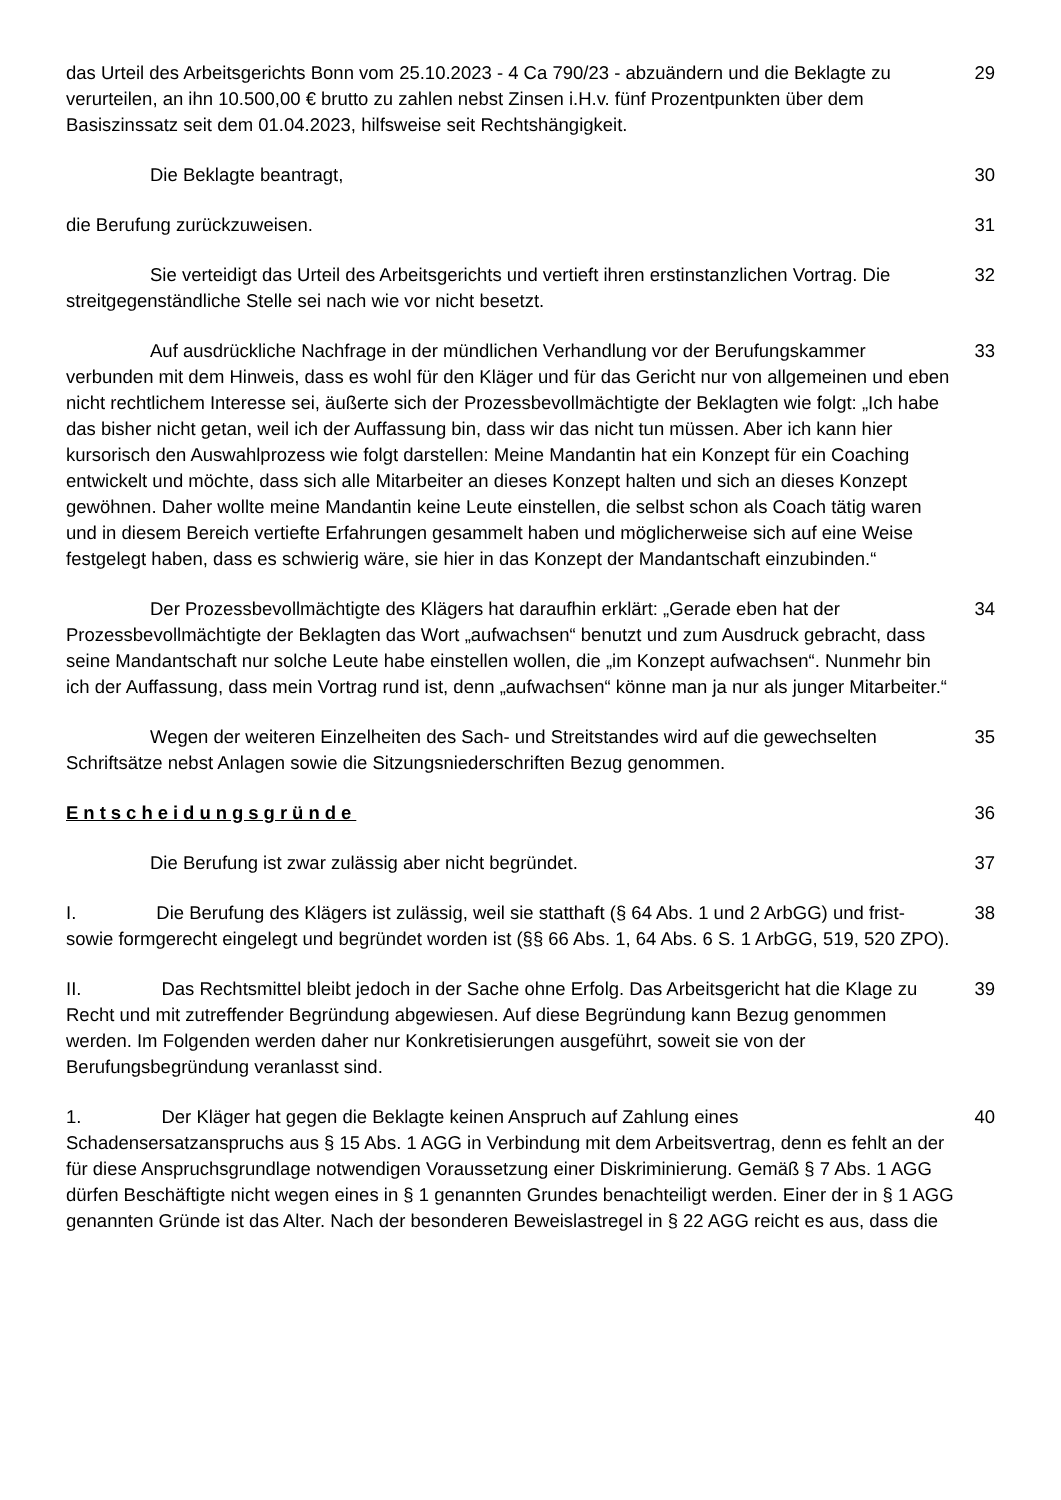das Urteil des Arbeitsgerichts Bonn vom 25.10.2023 - 4 Ca 790/23 - abzuändern und die Beklagte zu verurteilen, an ihn 10.500,00 € brutto zu zahlen nebst Zinsen i.H.v. fünf Prozentpunkten über dem Basiszinssatz seit dem 01.04.2023, hilfsweise seit Rechtshängigkeit.
29
Die Beklagte beantragt, 30
die Berufung zurückzuweisen. 31
Sie verteidigt das Urteil des Arbeitsgerichts und vertieft ihren erstinstanzlichen Vortrag. Die streitgegenständliche Stelle sei nach wie vor nicht besetzt.
32
Auf ausdrückliche Nachfrage in der mündlichen Verhandlung vor der Berufungskammer verbunden mit dem Hinweis, dass es wohl für den Kläger und für das Gericht nur von allgemeinen und eben nicht rechtlichem Interesse sei, äußerte sich der Prozessbevollmächtigte der Beklagten wie folgt: „Ich habe das bisher nicht getan, weil ich der Auffassung bin, dass wir das nicht tun müssen. Aber ich kann hier kursorisch den Auswahlprozess wie folgt darstellen: Meine Mandantin hat ein Konzept für ein Coaching entwickelt und möchte, dass sich alle Mitarbeiter an dieses Konzept halten und sich an dieses Konzept gewöhnen. Daher wollte meine Mandantin keine Leute einstellen, die selbst schon als Coach tätig waren und in diesem Bereich vertiefte Erfahrungen gesammelt haben und möglicherweise sich auf eine Weise festgelegt haben, dass es schwierig wäre, sie hier in das Konzept der Mandantschaft einzubinden.“
33
Der Prozessbevollmächtigte des Klägers hat daraufhin erklärt: „Gerade eben hat der Prozessbevollmächtigte der Beklagten das Wort „aufwachsen“ benutzt und zum Ausdruck gebracht, dass seine Mandantschaft nur solche Leute habe einstellen wollen, die „im Konzept aufwachsen“. Nunmehr bin ich der Auffassung, dass mein Vortrag rund ist, denn „aufwachsen“ könne man ja nur als junger Mitarbeiter.“
34
Wegen der weiteren Einzelheiten des Sach- und Streitstandes wird auf die gewechselten Schriftsätze nebst Anlagen sowie die Sitzungsniederschriften Bezug genommen.
35
Entscheidungsgründe 36
Die Berufung ist zwar zulässig aber nicht begründet. 37
I. Die Berufung des Klägers ist zulässig, weil sie statthaft (§ 64 Abs. 1 und 2 ArbGG) und frist- sowie formgerecht eingelegt und begründet worden ist (§§ 66 Abs. 1, 64 Abs. 6 S. 1 ArbGG, 519, 520 ZPO).
38
II. Das Rechtsmittel bleibt jedoch in der Sache ohne Erfolg. Das Arbeitsgericht hat die Klage zu Recht und mit zutreffender Begründung abgewiesen. Auf diese Begründung kann Bezug genommen werden. Im Folgenden werden daher nur Konkretisierungen ausgeführt, soweit sie von der Berufungsbegründung veranlasst sind.
39
1. Der Kläger hat gegen die Beklagte keinen Anspruch auf Zahlung eines Schadensersatzanspruchs aus § 15 Abs. 1 AGG in Verbindung mit dem Arbeitsvertrag, denn es fehlt an der für diese Anspruchsgrundlage notwendigen Voraussetzung einer Diskriminierung. Gemäß § 7 Abs. 1 AGG dürfen Beschäftigte nicht wegen eines in § 1 genannten Grundes benachteiligt werden. Einer der in § 1 AGG genannten Gründe ist das Alter. Nach der besonderen Beweislastregel in § 22 AGG reicht es aus, dass die
40